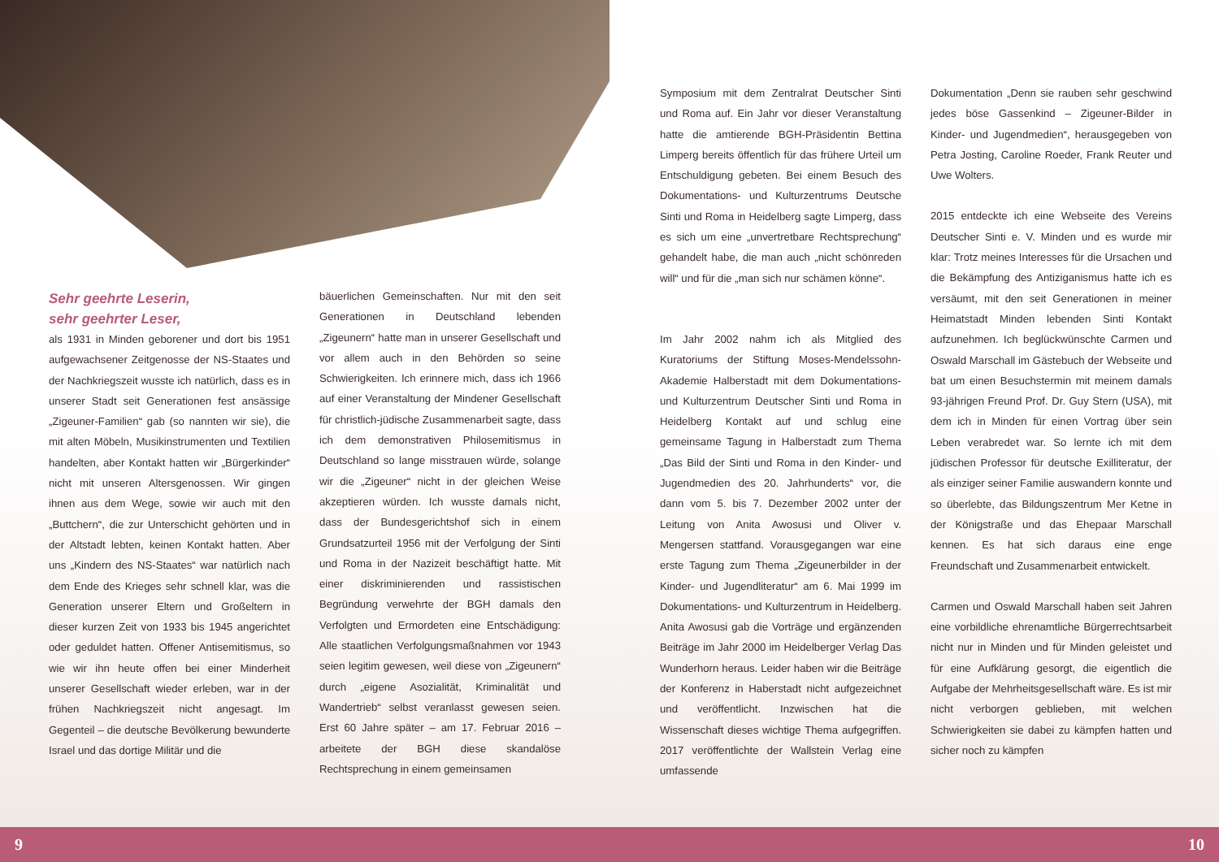Sehr geehrte Leserin,
sehr geehrter Leser,
als 1931 in Minden geborener und dort bis 1951 aufgewachsener Zeitgenosse der NS-Staates und der Nachkriegszeit wusste ich natürlich, dass es in unserer Stadt seit Generationen fest ansässige „Zigeuner-Familien“ gab (so nannten wir sie), die mit alten Möbeln, Musikinstrumenten und Textilien handelten, aber Kontakt hatten wir „Bürgerkinder“ nicht mit unseren Altersgenossen. Wir gingen ihnen aus dem Wege, sowie wir auch mit den „Buttchern“, die zur Unterschicht gehörten und in der Altstadt lebten, keinen Kontakt hatten. Aber uns „Kindern des NS-Staates“ war natürlich nach dem Ende des Krieges sehr schnell klar, was die Generation unserer Eltern und Großeltern in dieser kurzen Zeit von 1933 bis 1945 angerichtet oder geduldet hatten. Offener Antisemitismus, so wie wir ihn heute offen bei einer Minderheit unserer Gesellschaft wieder erleben, war in der frühen Nachkriegszeit nicht angesagt. Im Gegenteil – die deutsche Bevölkerung bewunderte Israel und das dortige Militär und die
bäuerlichen Gemeinschaften. Nur mit den seit Generationen in Deutschland lebenden „Zigeunern“ hatte man in unserer Gesellschaft und vor allem auch in den Behörden so seine Schwierigkeiten. Ich erinnere mich, dass ich 1966 auf einer Veranstaltung der Mindener Gesellschaft für christlich-jüdische Zusammenarbeit sagte, dass ich dem demonstrativen Philosemitismus in Deutschland so lange misstrauen würde, solange wir die „Zigeuner“ nicht in der gleichen Weise akzeptieren würden. Ich wusste damals nicht, dass der Bundesgerichtshof sich in einem Grundsatzurteil 1956 mit der Verfolgung der Sinti und Roma in der Nazizeit beschäftigt hatte. Mit einer diskriminierenden und rassistischen Begründung verwehrte der BGH damals den Verfolgten und Ermordeten eine Entschädigung: Alle staatlichen Verfolgungsmaßnahmen vor 1943 seien legitim gewesen, weil diese von „Zigeunern“ durch „eigene Asozialität, Kriminalität und Wandertrieb“ selbst veranlasst gewesen seien. Erst 60 Jahre später – am 17. Februar 2016 – arbeitete der BGH diese skandalöse Rechtsprechung in einem gemeinsamen
Symposium mit dem Zentralrat Deutscher Sinti und Roma auf. Ein Jahr vor dieser Veranstaltung hatte die amtierende BGH-Präsidentin Bettina Limperg bereits öffentlich für das frühere Urteil um Entschuldigung gebeten. Bei einem Besuch des Dokumentations- und Kulturzentrums Deutsche Sinti und Roma in Heidelberg sagte Limperg, dass es sich um eine „unvertretbare Rechtsprechung“ gehandelt habe, die man auch „nicht schönreden will“ und für die „man sich nur schämen könne“.
Im Jahr 2002 nahm ich als Mitglied des Kuratoriums der Stiftung Moses-Mendelssohn-Akademie Halberstadt mit dem Dokumentations- und Kulturzentrum Deutscher Sinti und Roma in Heidelberg Kontakt auf und schlug eine gemeinsame Tagung in Halberstadt zum Thema „Das Bild der Sinti und Roma in den Kinder- und Jugendmedien des 20. Jahrhunderts“ vor, die dann vom 5. bis 7. Dezember 2002 unter der Leitung von Anita Awosusi und Oliver v. Mengersen stattfand. Vorausgegangen war eine erste Tagung zum Thema „Zigeunerbilder in der Kinder- und Jugendliteratur“ am 6. Mai 1999 im Dokumentations- und Kulturzentrum in Heidelberg. Anita Awosusi gab die Vorträge und ergänzenden Beiträge im Jahr 2000 im Heidelberger Verlag Das Wunderhorn heraus. Leider haben wir die Beiträge der Konferenz in Haberstadt nicht aufgezeichnet und veröffentlicht. Inzwischen hat die Wissenschaft dieses wichtige Thema aufgegriffen. 2017 veröffentlichte der Wallstein Verlag eine umfassende
Dokumentation „Denn sie rauben sehr geschwind jedes böse Gassenkind – Zigeuner-Bilder in Kinder- und Jugendmedien“, herausgegeben von Petra Josting, Caroline Roeder, Frank Reuter und Uwe Wolters.
2015 entdeckte ich eine Webseite des Vereins Deutscher Sinti e. V. Minden und es wurde mir klar: Trotz meines Interesses für die Ursachen und die Bekämpfung des Antiziganismus hatte ich es versäumt, mit den seit Generationen in meiner Heimatstadt Minden lebenden Sinti Kontakt aufzunehmen. Ich beglückwünschte Carmen und Oswald Marschall im Gästebuch der Webseite und bat um einen Besuchstermin mit meinem damals 93-jährigen Freund Prof. Dr. Guy Stern (USA), mit dem ich in Minden für einen Vortrag über sein Leben verabredet war. So lernte ich mit dem jüdischen Professor für deutsche Exilliteratur, der als einziger seiner Familie auswandern konnte und so überlebte, das Bildungszentrum Mer Ketne in der Königstraße und das Ehepaar Marschall kennen. Es hat sich daraus eine enge Freundschaft und Zusammenarbeit entwickelt.
Carmen und Oswald Marschall haben seit Jahren eine vorbildliche ehrenamtliche Bürgerrechtsarbeit nicht nur in Minden und für Minden geleistet und für eine Aufklärung gesorgt, die eigentlich die Aufgabe der Mehrheitsgesellschaft wäre. Es ist mir nicht verborgen geblieben, mit welchen Schwierigkeiten sie dabei zu kämpfen hatten und sicher noch zu kämpfen
9 10